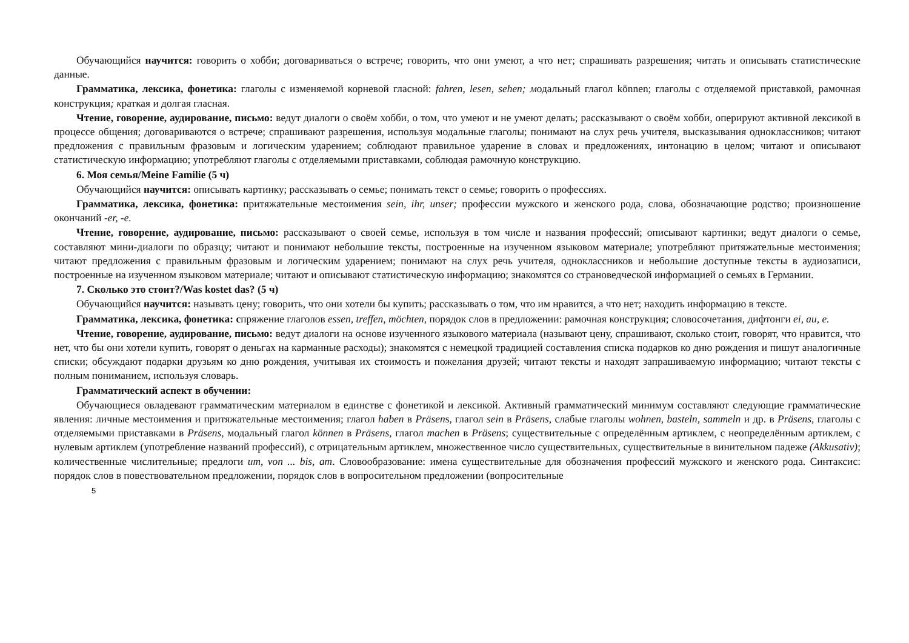Обучающийся научится: говорить о хобби; договариваться о встрече; говорить, что они умеют, а что нет; спрашивать разрешения; читать и описывать статистические данные.
Грамматика, лексика, фонетика: глаголы с изменяемой корневой гласной: fahren, lesen, sehen; модальный глагол können; глаголы с отделяемой приставкой, рамочная конструкция; краткая и долгая гласная.
Чтение, говорение, аудирование, письмо: ведут диалоги о своём хобби, о том, что умеют и не умеют делать; рассказывают о своём хобби, оперируют активной лексикой в процессе общения; договариваются о встрече; спрашивают разрешения, используя модальные глаголы; понимают на слух речь учителя, высказывания одноклассников; читают предложения с правильным фразовым и логическим ударением; соблюдают правильное ударение в словах и предложениях, интонацию в целом; читают и описывают статистическую информацию; употребляют глаголы с отделяемыми приставками, соблюдая рамочную конструкцию.
6. Моя семья/Meine Familie (5 ч)
Обучающийся научится: описывать картинку; рассказывать о семье; понимать текст о семье; говорить о профессиях.
Грамматика, лексика, фонетика: притяжательные местоимения sein, ihr, unser; профессии мужского и женского рода, слова, обозначающие родство; произношение окончаний -er, -e.
Чтение, говорение, аудирование, письмо: рассказывают о своей семье, используя в том числе и названия профессий; описывают картинки; ведут диалоги о семье, составляют мини-диалоги по образцу; читают и понимают небольшие тексты, построенные на изученном языковом материале; употребляют притяжательные местоимения; читают предложения с правильным фразовым и логическим ударением; понимают на слух речь учителя, одноклассников и небольшие доступные тексты в аудиозаписи, построенные на изученном языковом материале; читают и описывают статистическую информацию; знакомятся со страноведческой информацией о семьях в Германии.
7. Сколько это стоит?/Was kostet das? (5 ч)
Обучающийся научится: называть цену; говорить, что они хотели бы купить; рассказывать о том, что им нравится, а что нет; находить информацию в тексте.
Грамматика, лексика, фонетика: спряжение глаголов essen, treffen, möchten, порядок слов в предложении: рамочная конструкция; словосочетания, дифтонги ei, au, e.
Чтение, говорение, аудирование, письмо: ведут диалоги на основе изученного языкового материала (называют цену, спрашивают, сколько стоит, говорят, что нравится, что нет, что бы они хотели купить, говорят о деньгах на карманные расходы); знакомятся с немецкой традицией составления списка подарков ко дню рождения и пишут аналогичные списки; обсуждают подарки друзьям ко дню рождения, учитывая их стоимость и пожелания друзей; читают тексты и находят запрашиваемую информацию; читают тексты с полным пониманием, используя словарь.
Грамматический аспект в обучении:
Обучающиеся овладевают грамматическим материалом в единстве с фонетикой и лексикой. Активный грамматический минимум составляют следующие грамматические явления: личные местоимения и притяжательные местоимения; глагол haben в Präsens, глагол sein в Präsens, слабые глаголы wohnen, basteln, sammeln и др. в Präsens, глаголы с отделяемыми приставками в Präsens, модальный глагол können в Präsens, глагол machen в Präsens; существительные с определённым артиклем, с неопределённым артиклем, с нулевым артиклем (употребление названий профессий), с отрицательным артиклем, множественное число существительных, существительные в винительном падеже (Akkusativ); количественные числительные; предлоги um, von ... bis, am. Словообразование: имена существительные для обозначения профессий мужского и женского рода. Синтаксис: порядок слов в повествовательном предложении, порядок слов в вопросительном предложении (вопросительные
5